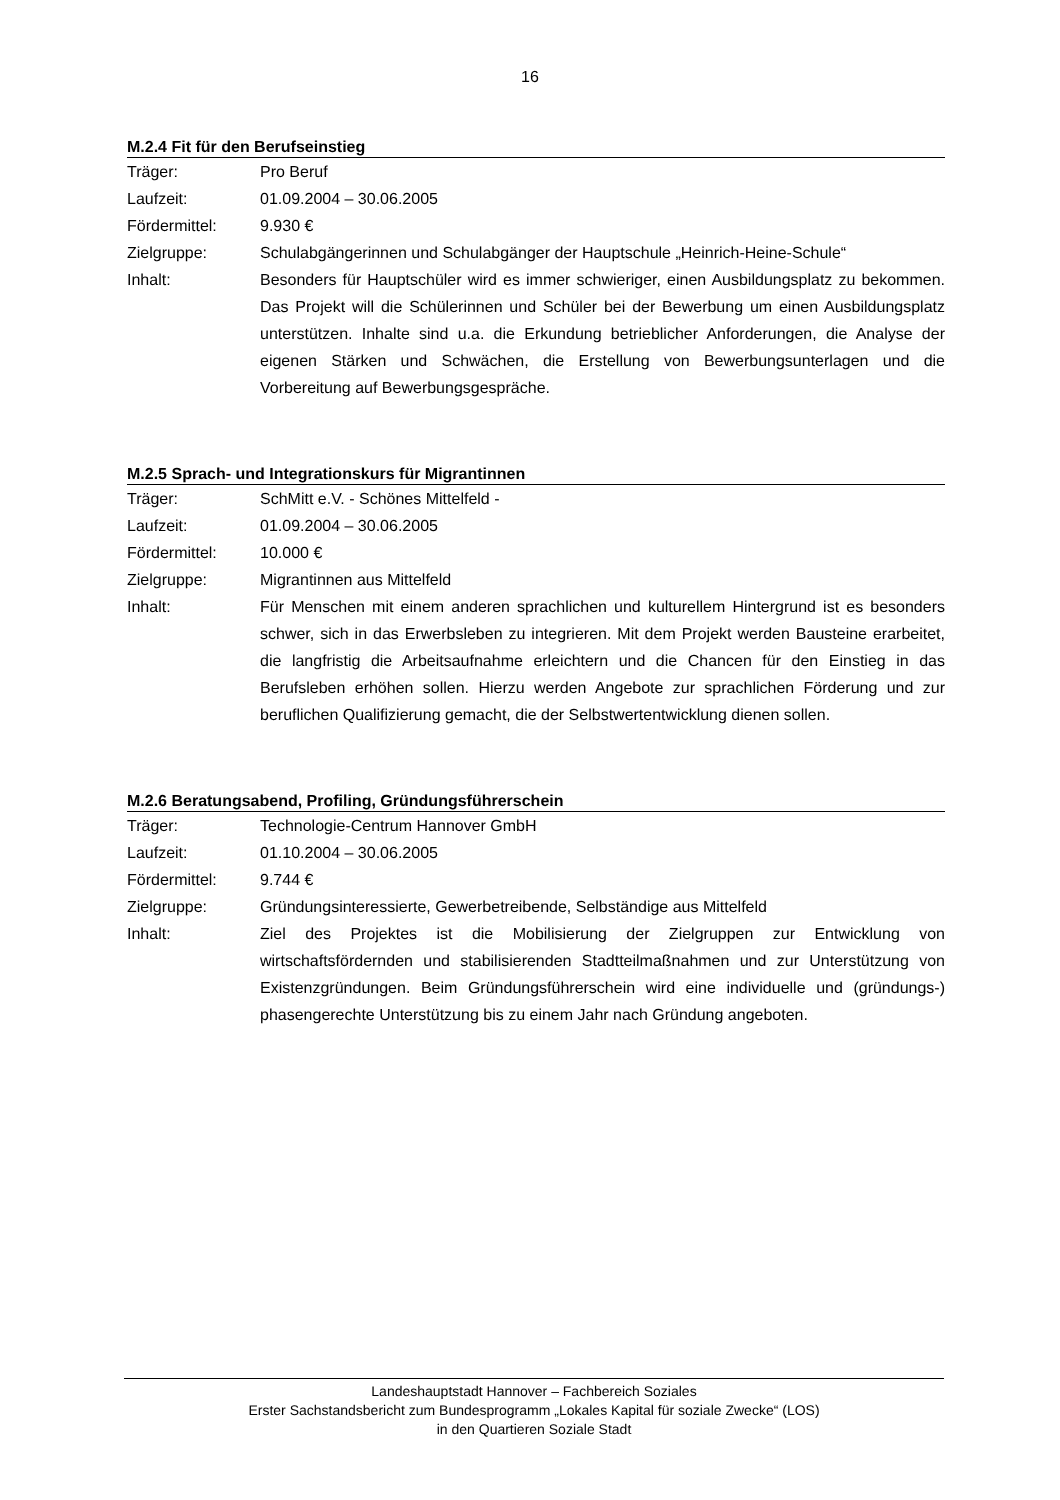16
M.2.4 Fit für den Berufseinstieg
| Träger: | Pro Beruf |
| Laufzeit: | 01.09.2004 – 30.06.2005 |
| Fördermittel: | 9.930 € |
| Zielgruppe: | Schulabgängerinnen und Schulabgänger der Hauptschule „Heinrich-Heine-Schule“ |
| Inhalt: | Besonders für Hauptschüler wird es immer schwieriger, einen Ausbildungsplatz zu bekommen. Das Projekt will die Schülerinnen und Schüler bei der Bewerbung um einen Ausbildungsplatz unterstützen. Inhalte sind u.a. die Erkundung betrieblicher Anforderungen, die Analyse der eigenen Stärken und Schwächen, die Erstellung von Bewerbungsunterlagen und die Vorbereitung auf Bewerbungsgespräche. |
M.2.5 Sprach- und Integrationskurs für Migrantinnen
| Träger: | SchMitt e.V. - Schönes Mittelfeld - |
| Laufzeit: | 01.09.2004 – 30.06.2005 |
| Fördermittel: | 10.000 € |
| Zielgruppe: | Migrantinnen aus Mittelfeld |
| Inhalt: | Für Menschen mit einem anderen sprachlichen und kulturellem Hintergrund ist es besonders schwer, sich in das Erwerbsleben zu integrieren. Mit dem Projekt werden Bausteine erarbeitet, die langfristig die Arbeitsaufnahme erleichtern und die Chancen für den Einstieg in das Berufsleben erhöhen sollen. Hierzu werden Angebote zur sprachlichen Förderung und zur beruflichen Qualifizierung gemacht, die der Selbstwertentwicklung dienen sollen. |
M.2.6 Beratungsabend, Profiling, Gründungsführerschein
| Träger: | Technologie-Centrum Hannover GmbH |
| Laufzeit: | 01.10.2004 – 30.06.2005 |
| Fördermittel: | 9.744 € |
| Zielgruppe: | Gründungsinteressierte, Gewerbetreibende, Selbständige aus Mittelfeld |
| Inhalt: | Ziel des Projektes ist die Mobilisierung der Zielgruppen zur Entwicklung von wirtschaftsfördernden und stabilisierenden Stadtteilmaßnahmen und zur Unterstützung von Existenzgründungen. Beim Gründungsführerschein wird eine individuelle und (gründungs-) phasengerechte Unterstützung bis zu einem Jahr nach Gründung angeboten. |
Landeshauptstadt Hannover – Fachbereich Soziales
Erster Sachstandsbericht zum Bundesprogramm „Lokales Kapital für soziale Zwecke“ (LOS)
in den Quartieren Soziale Stadt